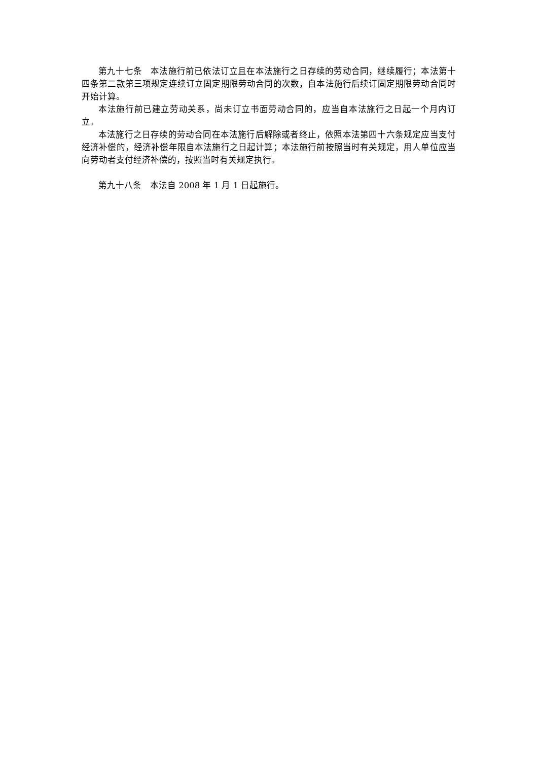第九十七条　本法施行前已依法订立且在本法施行之日存续的劳动合同，继续履行；本法第十四条第二款第三项规定连续订立固定期限劳动合同的次数，自本法施行后续订固定期限劳动合同时开始计算。
本法施行前已建立劳动关系，尚未订立书面劳动合同的，应当自本法施行之日起一个月内订立。
本法施行之日存续的劳动合同在本法施行后解除或者终止，依照本法第四十六条规定应当支付经济补偿的，经济补偿年限自本法施行之日起计算；本法施行前按照当时有关规定，用人单位应当向劳动者支付经济补偿的，按照当时有关规定执行。
第九十八条　本法自 2008 年 1 月 1 日起施行。